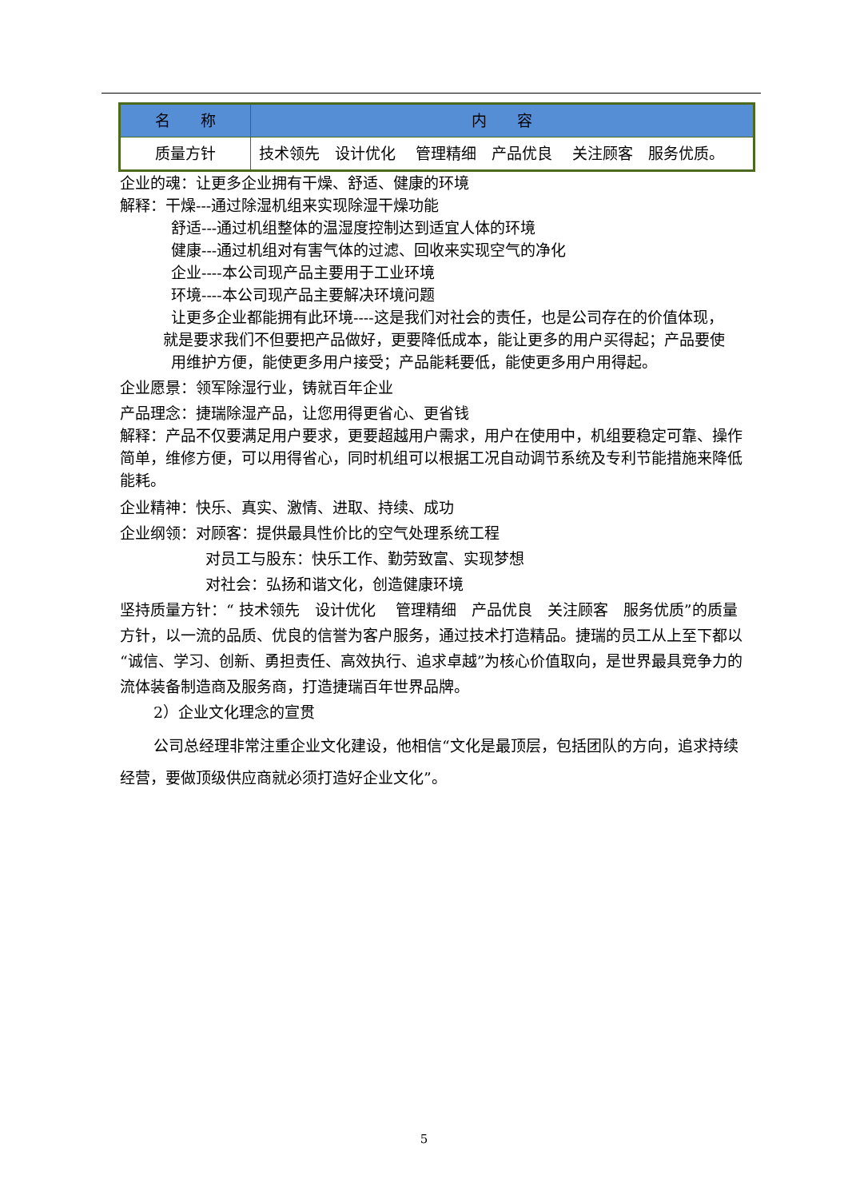| 名 称 | 内 容 |
| --- | --- |
| 质量方针 | 技术领先 设计优化 管理精细 产品优良 关注顾客 服务优质。 |
企业的魂：让更多企业拥有干燥、舒适、健康的环境
解释：干燥---通过除湿机组来实现除湿干燥功能
舒适---通过机组整体的温湿度控制达到适宜人体的环境
健康---通过机组对有害气体的过滤、回收来实现空气的净化
企业----本公司现产品主要用于工业环境
环境----本公司现产品主要解决环境问题
让更多企业都能拥有此环境----这是我们对社会的责任，也是公司存在的价值体现，
就是要求我们不但要把产品做好，更要降低成本，能让更多的用户买得起；产品要使
用维护方便，能使更多用户接受；产品能耗要低，能使更多用户用得起。
企业愿景：领军除湿行业，铸就百年企业
产品理念：捷瑞除湿产品，让您用得更省心、更省钱
解释：产品不仅要满足用户要求，更要超越用户需求，用户在使用中，机组要稳定可靠、操作简单，维修方便，可以用得省心，同时机组可以根据工况自动调节系统及专利节能措施来降低能耗。
企业精神：快乐、真实、激情、进取、持续、成功
企业纲领：对顾客：提供最具性价比的空气处理系统工程
对员工与股东：快乐工作、勤劳致富、实现梦想
对社会：弘扬和谐文化，创造健康环境
坚持质量方针：“ 技术领先　设计优化　 管理精细　产品优良　关注顾客　服务优质”的质量方针，以一流的品质、优良的信誉为客户服务，通过技术打造精品。捷瑞的员工从上至下都以“诚信、学习、创新、勇担责任、高效执行、追求卓越”为核心价值取向，是世界最具竞争力的流体装备制造商及服务商，打造捷瑞百年世界品牌。
2）企业文化理念的宣贯
公司总经理非常注重企业文化建设，他相信“文化是最顶层，包括团队的方向，追求持续经营，要做顶级供应商就必须打造好企业文化”。
5